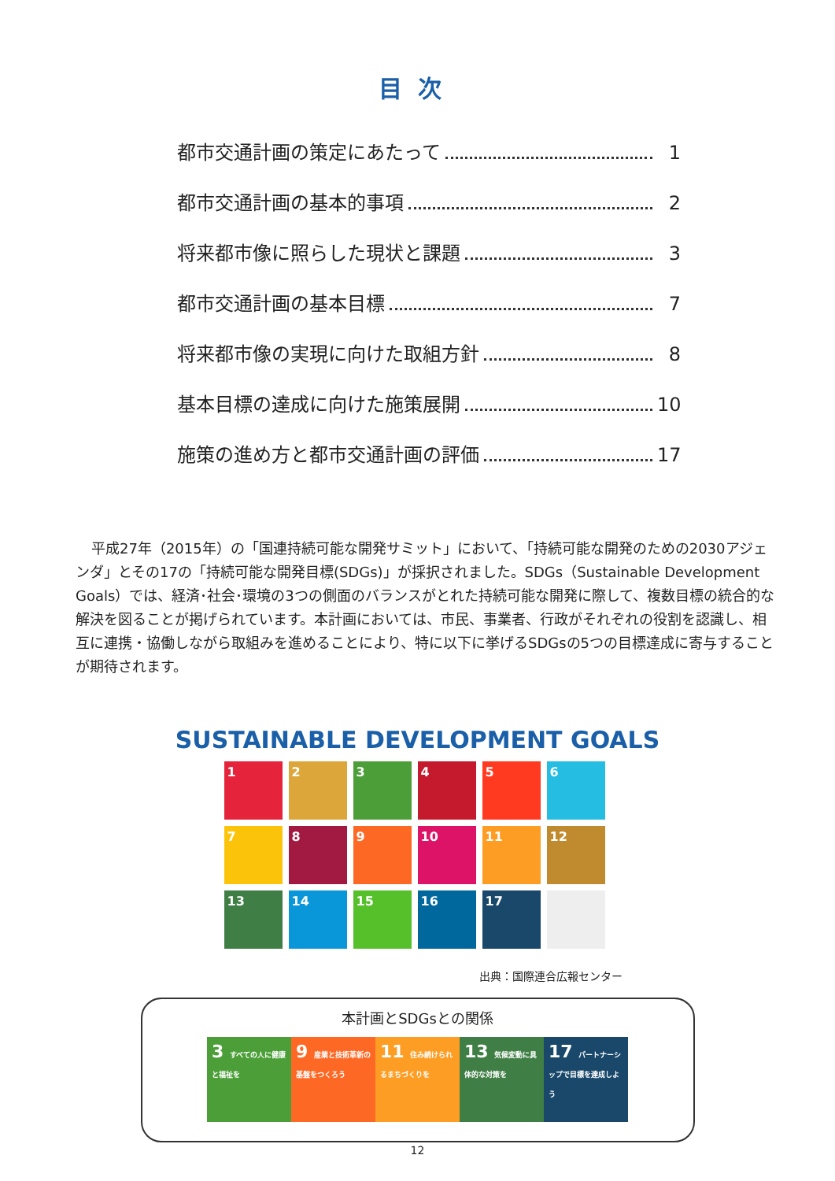目次
都市交通計画の策定にあたって 1
都市交通計画の基本的事項 2
将来都市像に照らした現状と課題 3
都市交通計画の基本目標 7
将来都市像の実現に向けた取組方針 8
基本目標の達成に向けた施策展開 10
施策の進め方と都市交通計画の評価 17
平成27年（2015年）の「国連持続可能な開発サミット」において、「持続可能な開発のための2030アジェンダ」とその17の「持続可能な開発目標(SDGs)」が採択されました。SDGs（Sustainable Development Goals）では、経済･社会･環境の3つの側面のバランスがとれた持続可能な開発に際して、複数目標の統合的な解決を図ることが掲げられています。本計画においては、市民、事業者、行政がそれぞれの役割を認識し、相互に連携・協働しながら取組みを進めることにより、特に以下に挙げるSDGsの5つの目標達成に寄与することが期待されます。
SUSTAINABLE DEVELOPMENT GOALS
1
2
3
4
5
6
7
8
9
10
11
12
13
14
15
16
17
出典：国際連合広報センター
本計画とSDGsとの関係
3 すべての人に健康と福祉を
9 産業と技術革新の基盤をつくろう
11 住み続けられるまちづくりを
13 気候変動に具体的な対策を
17 パートナーシップで目標を達成しよう
12